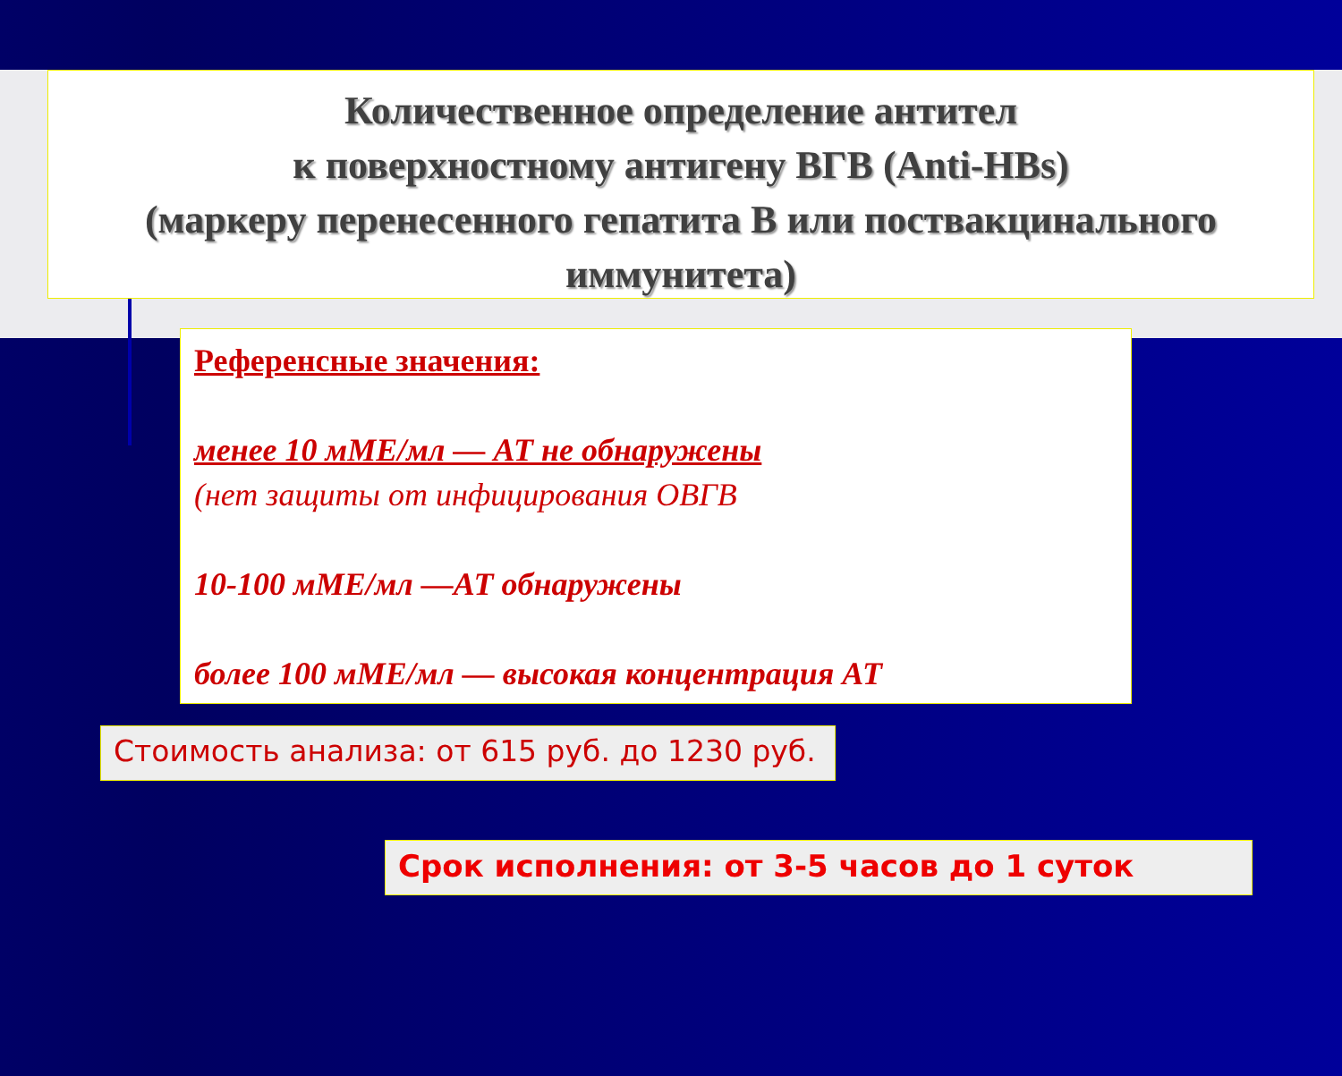Количественное определение антител
к поверхностному антигену ВГВ (Anti-HBs)
(маркеру перенесенного гепатита В или поствакцинального иммунитета)
Референсные значения:
менее 10 мМЕ/мл — АТ не обнаружены
(нет защиты от инфицирования ОВГВ
10-100 мМЕ/мл —АТ обнаружены
более 100 мМЕ/мл — высокая концентрация АТ
Стоимость анализа: от 615 руб. до 1230 руб.
Срок исполнения: от 3-5 часов до 1 суток